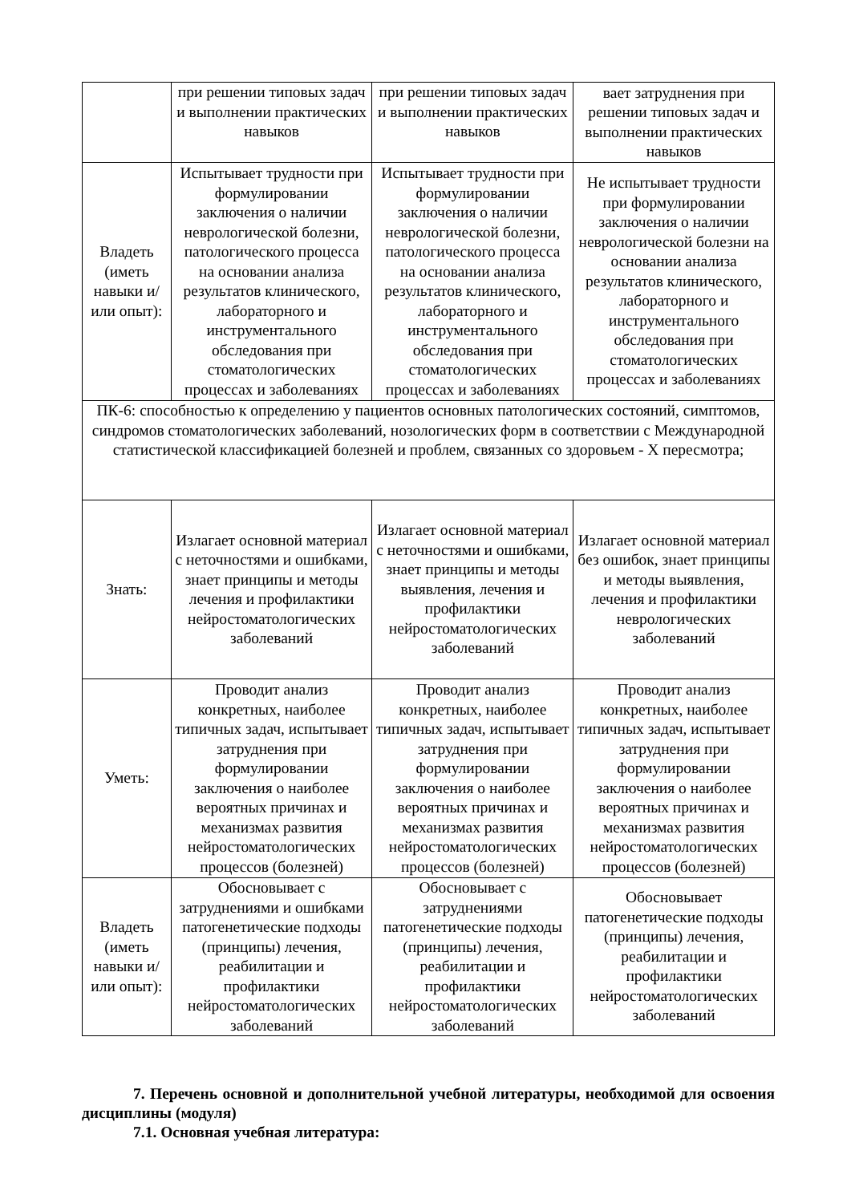| | при решении типовых задач и выполнении практических навыков | при решении типовых задач и выполнении практических навыков | вает затруднения при решении типовых задач и выполнении практических навыков |
| Владеть (иметь навыки и/или опыт): | Испытывает трудности при формулировании заключения о наличии неврологической болезни, патологического процесса на основании анализа результатов клинического, лабораторного и инструментального обследования при стоматологических процессах и заболеваниях | Испытывает трудности при формулировании заключения о наличии неврологической болезни, патологического процесса на основании анализа результатов клинического, лабораторного и инструментального обследования при стоматологических процессах и заболеваниях | Не испытывает трудности при формулировании заключения о наличии неврологической болезни на основании анализа результатов клинического, лабораторного и инструментального обследования при стоматологических процессах и заболеваниях |
| ПК-6: способностью к определению у пациентов основных патологических состояний, симптомов, синдромов стоматологических заболеваний, нозологических форм в соответствии с Международной статистической классификацией болезней и проблем, связанных со здоровьем - X пересмотра; | | | |
| Знать: | Излагает основной материал с неточностями и ошибками, знает принципы и методы лечения и профилактики нейростоматологических заболеваний | Излагает основной материал с неточностями и ошибками, знает принципы и методы выявления, лечения и профилактики нейростоматологических заболеваний | Излагает основной материал без ошибок, знает принципы и методы выявления, лечения и профилактики неврологических заболеваний |
| Уметь: | Проводит анализ конкретных, наиболее типичных задач, испытывает затруднения при формулировании заключения о наиболее вероятных причинах и механизмах развития нейростоматологических процессов (болезней) | Проводит анализ конкретных, наиболее типичных задач, испытывает затруднения при формулировании заключения о наиболее вероятных причинах и механизмах развития нейростоматологических процессов (болезней) | Проводит анализ конкретных, наиболее типичных задач, испытывает затруднения при формулировании заключения о наиболее вероятных причинах и механизмах развития нейростоматологических процессов (болезней) |
| Владеть (иметь навыки и/или опыт): | Обосновывает с затруднениями и ошибками патогенетические подходы (принципы) лечения, реабилитации и профилактики нейростоматологических заболеваний | Обосновывает с затруднениями патогенетические подходы (принципы) лечения, реабилитации и профилактики нейростоматологических заболеваний | Обосновывает патогенетические подходы (принципы) лечения, реабилитации и профилактики нейростоматологических заболеваний |
7. Перечень основной и дополнительной учебной литературы, необходимой для освоения дисциплины (модуля)
7.1. Основная учебная литература: